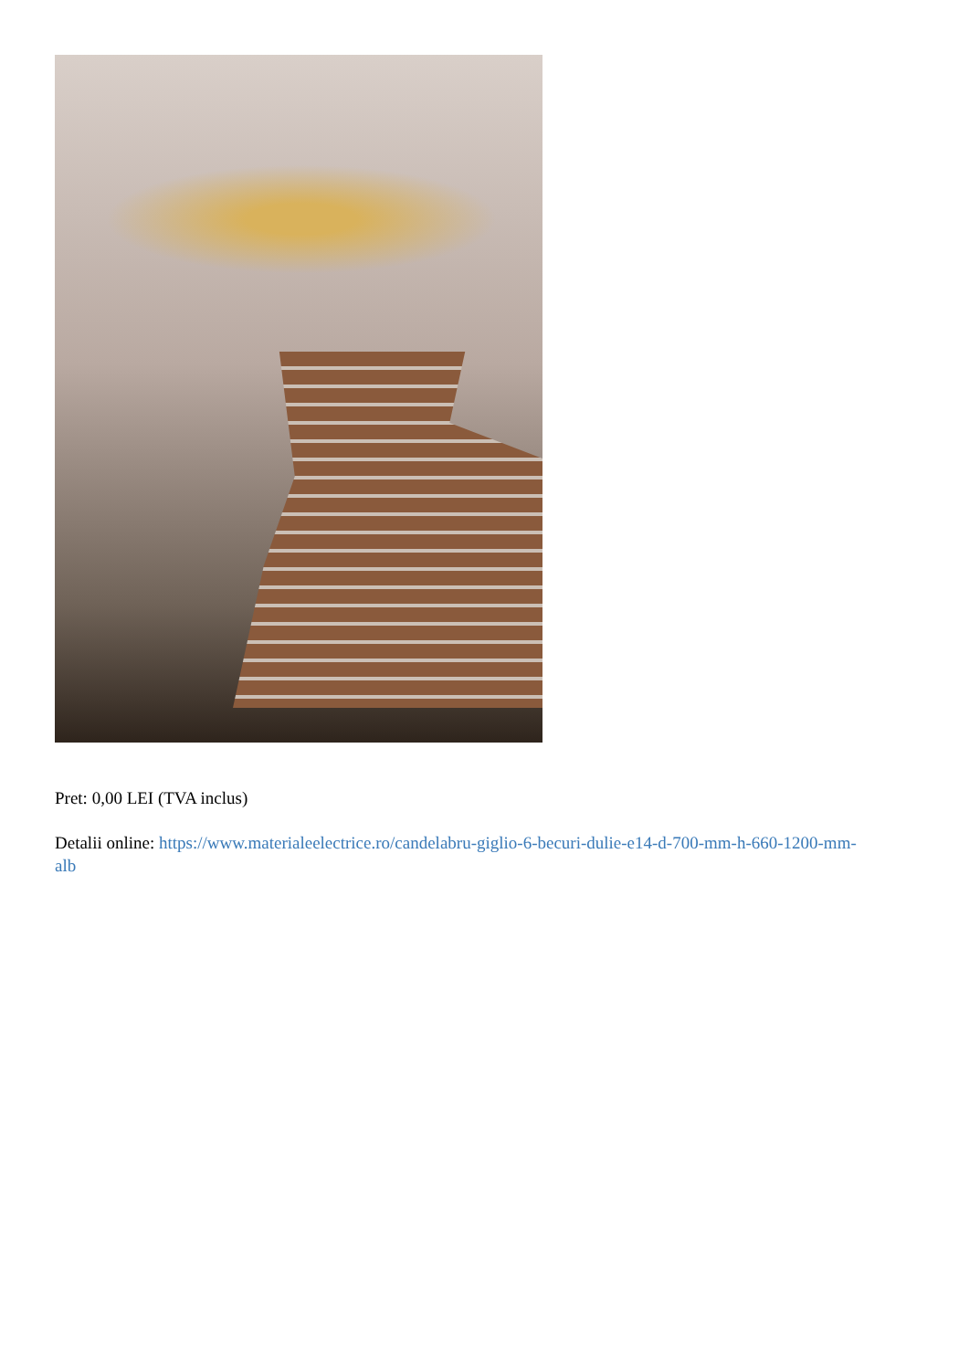Pret: 0,00 LEI (TVA inclus)
Detalii online: https://www.materialeelectrice.ro/candelabru-giglio-6-becuri-dulie-e14-d-700-mm-h-660-1200-mm-alb